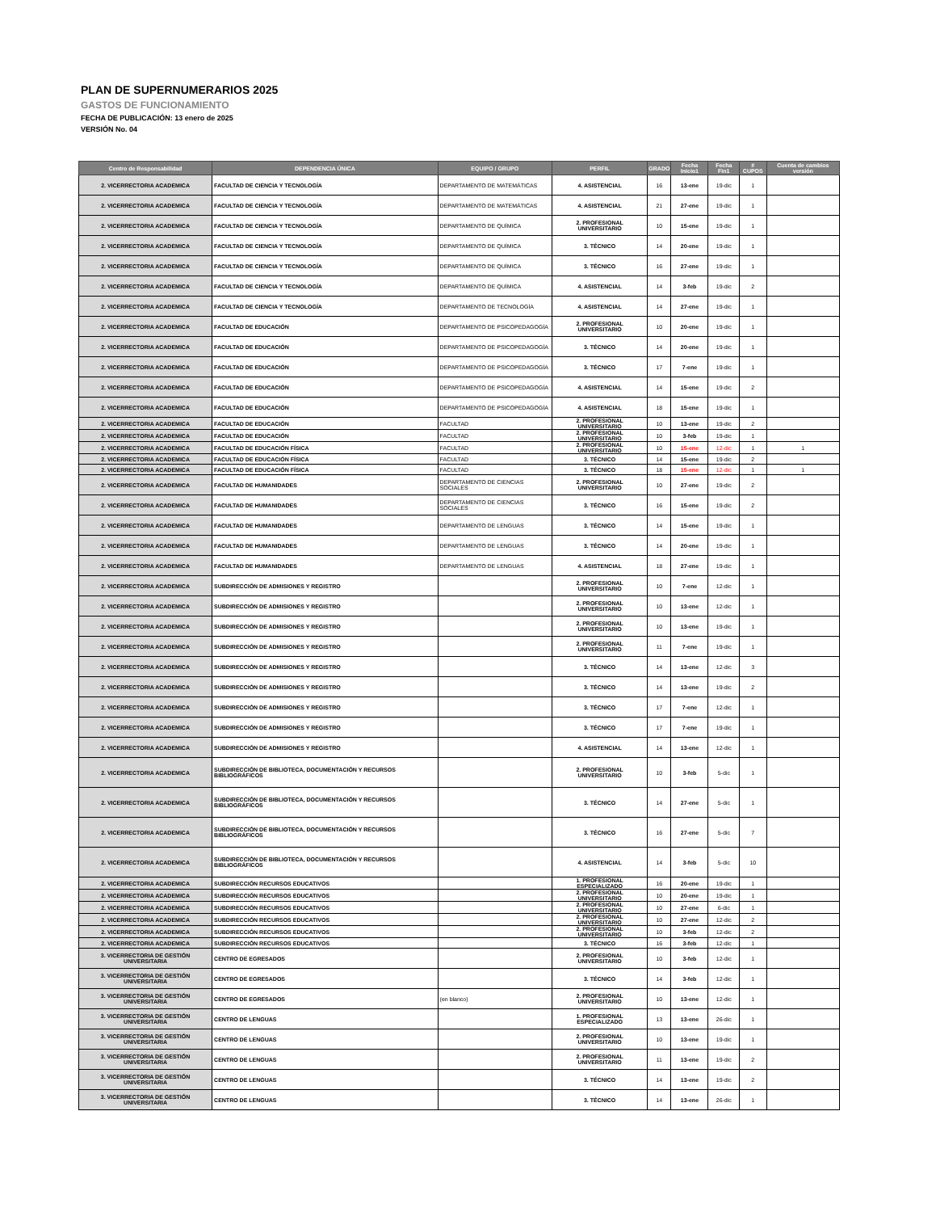PLAN DE SUPERNUMERARIOS 2025
GASTOS DE FUNCIONAMIENTO
FECHA DE PUBLICACIÓN: 13 enero de 2025
VERSIÓN No. 04
| Centro de Responsabilidad | DEPENDENCIA ÚNICA | EQUIPO / GRUPO | PERFIL | GRADO | Fecha Inicio1 | Fecha Fin1 | # CUPOS | Cuenta de cambios versión |
| --- | --- | --- | --- | --- | --- | --- | --- | --- |
| 2. VICERRECTORIA ACADEMICA | FACULTAD DE CIENCIA Y TECNOLOGÍA | DEPARTAMENTO DE MATEMÁTICAS | 4. ASISTENCIAL | 16 | 13-ene | 19-dic | 1 | |
| 2. VICERRECTORIA ACADEMICA | FACULTAD DE CIENCIA Y TECNOLOGÍA | DEPARTAMENTO DE MATEMÁTICAS | 4. ASISTENCIAL | 21 | 27-ene | 19-dic | 1 | |
| 2. VICERRECTORIA ACADEMICA | FACULTAD DE CIENCIA Y TECNOLOGÍA | DEPARTAMENTO DE QUÍMICA | 2. PROFESIONAL UNIVERSITARIO | 10 | 15-ene | 19-dic | 1 | |
| 2. VICERRECTORIA ACADEMICA | FACULTAD DE CIENCIA Y TECNOLOGÍA | DEPARTAMENTO DE QUÍMICA | 3. TÉCNICO | 14 | 20-ene | 19-dic | 1 | |
| 2. VICERRECTORIA ACADEMICA | FACULTAD DE CIENCIA Y TECNOLOGÍA | DEPARTAMENTO DE QUÍMICA | 3. TÉCNICO | 16 | 27-ene | 19-dic | 1 | |
| 2. VICERRECTORIA ACADEMICA | FACULTAD DE CIENCIA Y TECNOLOGÍA | DEPARTAMENTO DE QUÍMICA | 4. ASISTENCIAL | 14 | 3-feb | 19-dic | 2 | |
| 2. VICERRECTORIA ACADEMICA | FACULTAD DE CIENCIA Y TECNOLOGÍA | DEPARTAMENTO DE TECNOLOGÍA | 4. ASISTENCIAL | 14 | 27-ene | 19-dic | 1 | |
| 2. VICERRECTORIA ACADEMICA | FACULTAD DE EDUCACIÓN | DEPARTAMENTO DE PSICOPEDAGOGÍA | 2. PROFESIONAL UNIVERSITARIO | 10 | 20-ene | 19-dic | 1 | |
| 2. VICERRECTORIA ACADEMICA | FACULTAD DE EDUCACIÓN | DEPARTAMENTO DE PSICOPEDAGOGÍA | 3. TÉCNICO | 14 | 20-ene | 19-dic | 1 | |
| 2. VICERRECTORIA ACADEMICA | FACULTAD DE EDUCACIÓN | DEPARTAMENTO DE PSICOPEDAGOGÍA | 3. TÉCNICO | 17 | 7-ene | 19-dic | 1 | |
| 2. VICERRECTORIA ACADEMICA | FACULTAD DE EDUCACIÓN | DEPARTAMENTO DE PSICOPEDAGOGÍA | 4. ASISTENCIAL | 14 | 15-ene | 19-dic | 2 | |
| 2. VICERRECTORIA ACADEMICA | FACULTAD DE EDUCACIÓN | DEPARTAMENTO DE PSICOPEDAGOGÍA | 4. ASISTENCIAL | 18 | 15-ene | 19-dic | 1 | |
| 2. VICERRECTORIA ACADEMICA | FACULTAD DE EDUCACIÓN | FACULTAD | 2. PROFESIONAL UNIVERSITARIO | 10 | 13-ene | 19-dic | 2 | |
| 2. VICERRECTORIA ACADEMICA | FACULTAD DE EDUCACIÓN | FACULTAD | 2. PROFESIONAL UNIVERSITARIO | 10 | 3-feb | 19-dic | 1 | |
| 2. VICERRECTORIA ACADEMICA | FACULTAD DE EDUCACIÓN FÍSICA | FACULTAD | 2. PROFESIONAL UNIVERSITARIO | 10 | 15-ene | 12-dic | 1 | 1 |
| 2. VICERRECTORIA ACADEMICA | FACULTAD DE EDUCACIÓN FÍSICA | FACULTAD | 3. TÉCNICO | 14 | 15-ene | 19-dic | 2 | |
| 2. VICERRECTORIA ACADEMICA | FACULTAD DE EDUCACIÓN FÍSICA | FACULTAD | 3. TÉCNICO | 18 | 15-ene | 12-dic | 1 | 1 |
| 2. VICERRECTORIA ACADEMICA | FACULTAD DE HUMANIDADES | DEPARTAMENTO DE CIENCIAS SOCIALES | 2. PROFESIONAL UNIVERSITARIO | 10 | 27-ene | 19-dic | 2 | |
| 2. VICERRECTORIA ACADEMICA | FACULTAD DE HUMANIDADES | DEPARTAMENTO DE CIENCIAS SOCIALES | 3. TÉCNICO | 16 | 15-ene | 19-dic | 2 | |
| 2. VICERRECTORIA ACADEMICA | FACULTAD DE HUMANIDADES | DEPARTAMENTO DE LENGUAS | 3. TÉCNICO | 14 | 15-ene | 19-dic | 1 | |
| 2. VICERRECTORIA ACADEMICA | FACULTAD DE HUMANIDADES | DEPARTAMENTO DE LENGUAS | 3. TÉCNICO | 14 | 20-ene | 19-dic | 1 | |
| 2. VICERRECTORIA ACADEMICA | FACULTAD DE HUMANIDADES | DEPARTAMENTO DE LENGUAS | 4. ASISTENCIAL | 18 | 27-ene | 19-dic | 1 | |
| 2. VICERRECTORIA ACADEMICA | SUBDIRECCIÓN DE ADMISIONES Y REGISTRO | | 2. PROFESIONAL UNIVERSITARIO | 10 | 7-ene | 12-dic | 1 | |
| 2. VICERRECTORIA ACADEMICA | SUBDIRECCIÓN DE ADMISIONES Y REGISTRO | | 2. PROFESIONAL UNIVERSITARIO | 10 | 13-ene | 12-dic | 1 | |
| 2. VICERRECTORIA ACADEMICA | SUBDIRECCIÓN DE ADMISIONES Y REGISTRO | | 2. PROFESIONAL UNIVERSITARIO | 10 | 13-ene | 19-dic | 1 | |
| 2. VICERRECTORIA ACADEMICA | SUBDIRECCIÓN DE ADMISIONES Y REGISTRO | | 2. PROFESIONAL UNIVERSITARIO | 11 | 7-ene | 19-dic | 1 | |
| 2. VICERRECTORIA ACADEMICA | SUBDIRECCIÓN DE ADMISIONES Y REGISTRO | | 3. TÉCNICO | 14 | 13-ene | 12-dic | 3 | |
| 2. VICERRECTORIA ACADEMICA | SUBDIRECCIÓN DE ADMISIONES Y REGISTRO | | 3. TÉCNICO | 14 | 13-ene | 19-dic | 2 | |
| 2. VICERRECTORIA ACADEMICA | SUBDIRECCIÓN DE ADMISIONES Y REGISTRO | | 3. TÉCNICO | 17 | 7-ene | 12-dic | 1 | |
| 2. VICERRECTORIA ACADEMICA | SUBDIRECCIÓN DE ADMISIONES Y REGISTRO | | 3. TÉCNICO | 17 | 7-ene | 19-dic | 1 | |
| 2. VICERRECTORIA ACADEMICA | SUBDIRECCIÓN DE ADMISIONES Y REGISTRO | | 4. ASISTENCIAL | 14 | 13-ene | 12-dic | 1 | |
| 2. VICERRECTORIA ACADEMICA | SUBDIRECCIÓN DE BIBLIOTECA, DOCUMENTACIÓN Y RECURSOS BIBLIOGRÁFICOS | | 2. PROFESIONAL UNIVERSITARIO | 10 | 3-feb | 5-dic | 1 | |
| 2. VICERRECTORIA ACADEMICA | SUBDIRECCIÓN DE BIBLIOTECA, DOCUMENTACIÓN Y RECURSOS BIBLIOGRÁFICOS | | 3. TÉCNICO | 14 | 27-ene | 5-dic | 1 | |
| 2. VICERRECTORIA ACADEMICA | SUBDIRECCIÓN DE BIBLIOTECA, DOCUMENTACIÓN Y RECURSOS BIBLIOGRÁFICOS | | 3. TÉCNICO | 16 | 27-ene | 5-dic | 7 | |
| 2. VICERRECTORIA ACADEMICA | SUBDIRECCIÓN DE BIBLIOTECA, DOCUMENTACIÓN Y RECURSOS BIBLIOGRÁFICOS | | 4. ASISTENCIAL | 14 | 3-feb | 5-dic | 10 | |
| 2. VICERRECTORIA ACADEMICA | SUBDIRECCIÓN RECURSOS EDUCATIVOS | | 1. PROFESIONAL ESPECIALIZADO | 16 | 20-ene | 19-dic | 1 | |
| 2. VICERRECTORIA ACADEMICA | SUBDIRECCIÓN RECURSOS EDUCATIVOS | | 2. PROFESIONAL UNIVERSITARIO | 10 | 20-ene | 19-dic | 1 | |
| 2. VICERRECTORIA ACADEMICA | SUBDIRECCIÓN RECURSOS EDUCATIVOS | | 2. PROFESIONAL UNIVERSITARIO | 10 | 27-ene | 6-dic | 1 | |
| 2. VICERRECTORIA ACADEMICA | SUBDIRECCIÓN RECURSOS EDUCATIVOS | | 2. PROFESIONAL UNIVERSITARIO | 10 | 27-ene | 12-dic | 2 | |
| 2. VICERRECTORIA ACADEMICA | SUBDIRECCIÓN RECURSOS EDUCATIVOS | | 2. PROFESIONAL UNIVERSITARIO | 10 | 3-feb | 12-dic | 2 | |
| 2. VICERRECTORIA ACADEMICA | SUBDIRECCIÓN RECURSOS EDUCATIVOS | | 3. TÉCNICO | 16 | 3-feb | 12-dic | 1 | |
| 3. VICERRECTORIA DE GESTIÓN UNIVERSITARIA | CENTRO DE EGRESADOS | | 2. PROFESIONAL UNIVERSITARIO | 10 | 3-feb | 12-dic | 1 | |
| 3. VICERRECTORIA DE GESTIÓN UNIVERSITARIA | CENTRO DE EGRESADOS | | 3. TÉCNICO | 14 | 3-feb | 12-dic | 1 | |
| 3. VICERRECTORIA DE GESTIÓN UNIVERSITARIA | CENTRO DE EGRESADOS | (en blanco) | 2. PROFESIONAL UNIVERSITARIO | 10 | 13-ene | 12-dic | 1 | |
| 3. VICERRECTORIA DE GESTIÓN UNIVERSITARIA | CENTRO DE LENGUAS | | 1. PROFESIONAL ESPECIALIZADO | 13 | 13-ene | 26-dic | 1 | |
| 3. VICERRECTORIA DE GESTIÓN UNIVERSITARIA | CENTRO DE LENGUAS | | 2. PROFESIONAL UNIVERSITARIO | 10 | 13-ene | 19-dic | 1 | |
| 3. VICERRECTORIA DE GESTIÓN UNIVERSITARIA | CENTRO DE LENGUAS | | 2. PROFESIONAL UNIVERSITARIO | 11 | 13-ene | 19-dic | 2 | |
| 3. VICERRECTORIA DE GESTIÓN UNIVERSITARIA | CENTRO DE LENGUAS | | 3. TÉCNICO | 14 | 13-ene | 19-dic | 2 | |
| 3. VICERRECTORIA DE GESTIÓN UNIVERSITARIA | CENTRO DE LENGUAS | | 3. TÉCNICO | 14 | 13-ene | 26-dic | 1 | |